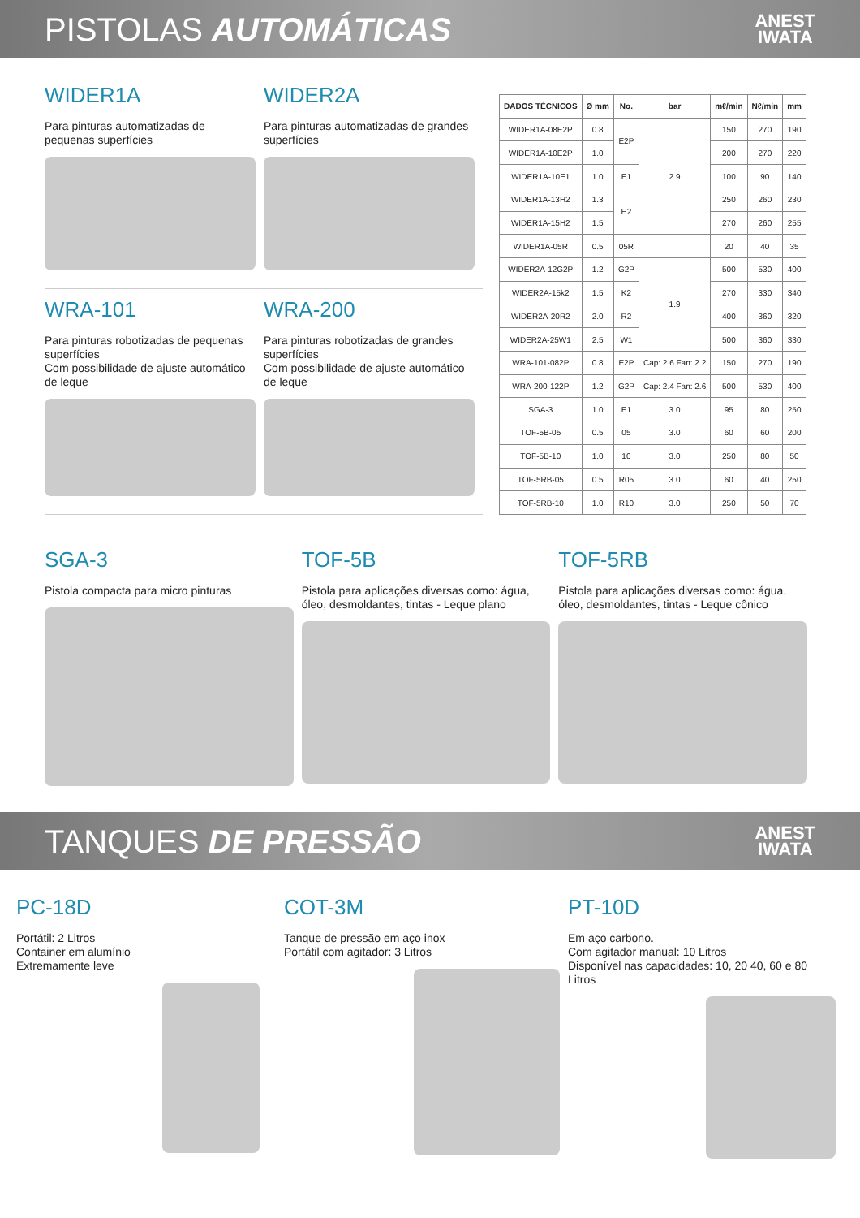PISTOLAS AUTOMÁTICAS
ANEST
IWATA
WIDER1A
Para pinturas automatizadas de pequenas superfícies
WIDER2A
Para pinturas automatizadas de grandes superfícies
WRA-101
Para pinturas robotizadas de pequenas superfícies
Com possibilidade de ajuste automático de leque
WRA-200
Para pinturas robotizadas de grandes superfícies
Com possibilidade de ajuste automático de leque
| DADOS TÉCNICOS | Ø mm | No. | bar | mℓ/min | Nℓ/min | mm |
| --- | --- | --- | --- | --- | --- | --- |
| WIDER1A-08E2P | 0.8 | E2P | 2.9 | 150 | 270 | 190 |
| WIDER1A-10E2P | 1.0 | | | 200 | 270 | 220 |
| WIDER1A-10E1 | 1.0 | E1 | | 100 | 90 | 140 |
| WIDER1A-13H2 | 1.3 | H2 | | 250 | 260 | 230 |
| WIDER1A-15H2 | 1.5 | | | 270 | 260 | 255 |
| WIDER1A-05R | 0.5 | 05R | | 20 | 40 | 35 |
| WIDER2A-12G2P | 1.2 | G2P | 1.9 | 500 | 530 | 400 |
| WIDER2A-15k2 | 1.5 | K2 | | 270 | 330 | 340 |
| WIDER2A-20R2 | 2.0 | R2 | | 400 | 360 | 320 |
| WIDER2A-25W1 | 2.5 | W1 | | 500 | 360 | 330 |
| WRA-101-082P | 0.8 | E2P | Cap: 2.6 Fan: 2.2 | 150 | 270 | 190 |
| WRA-200-122P | 1.2 | G2P | Cap: 2.4 Fan: 2.6 | 500 | 530 | 400 |
| SGA-3 | 1.0 | E1 | 3.0 | 95 | 80 | 250 |
| TOF-5B-05 | 0.5 | 05 | 3.0 | 60 | 60 | 200 |
| TOF-5B-10 | 1.0 | 10 | 3.0 | 250 | 80 | 50 |
| TOF-5RB-05 | 0.5 | R05 | 3.0 | 60 | 40 | 250 |
| TOF-5RB-10 | 1.0 | R10 | 3.0 | 250 | 50 | 70 |
SGA-3
Pistola compacta para micro pinturas
TOF-5B
Pistola para aplicações diversas como: água, óleo, desmoldantes, tintas - Leque plano
TOF-5RB
Pistola para aplicações diversas como: água, óleo, desmoldantes, tintas - Leque cônico
TANQUES DE PRESSÃO
ANEST
IWATA
PC-18D
Portátil: 2 Litros
Container em alumínio
Extremamente leve
COT-3M
Tanque de pressão em aço inox
Portátil com agitador: 3 Litros
PT-10D
Em aço carbono.
Com agitador manual: 10 Litros
Disponível nas capacidades: 10, 20 40, 60 e 80 Litros